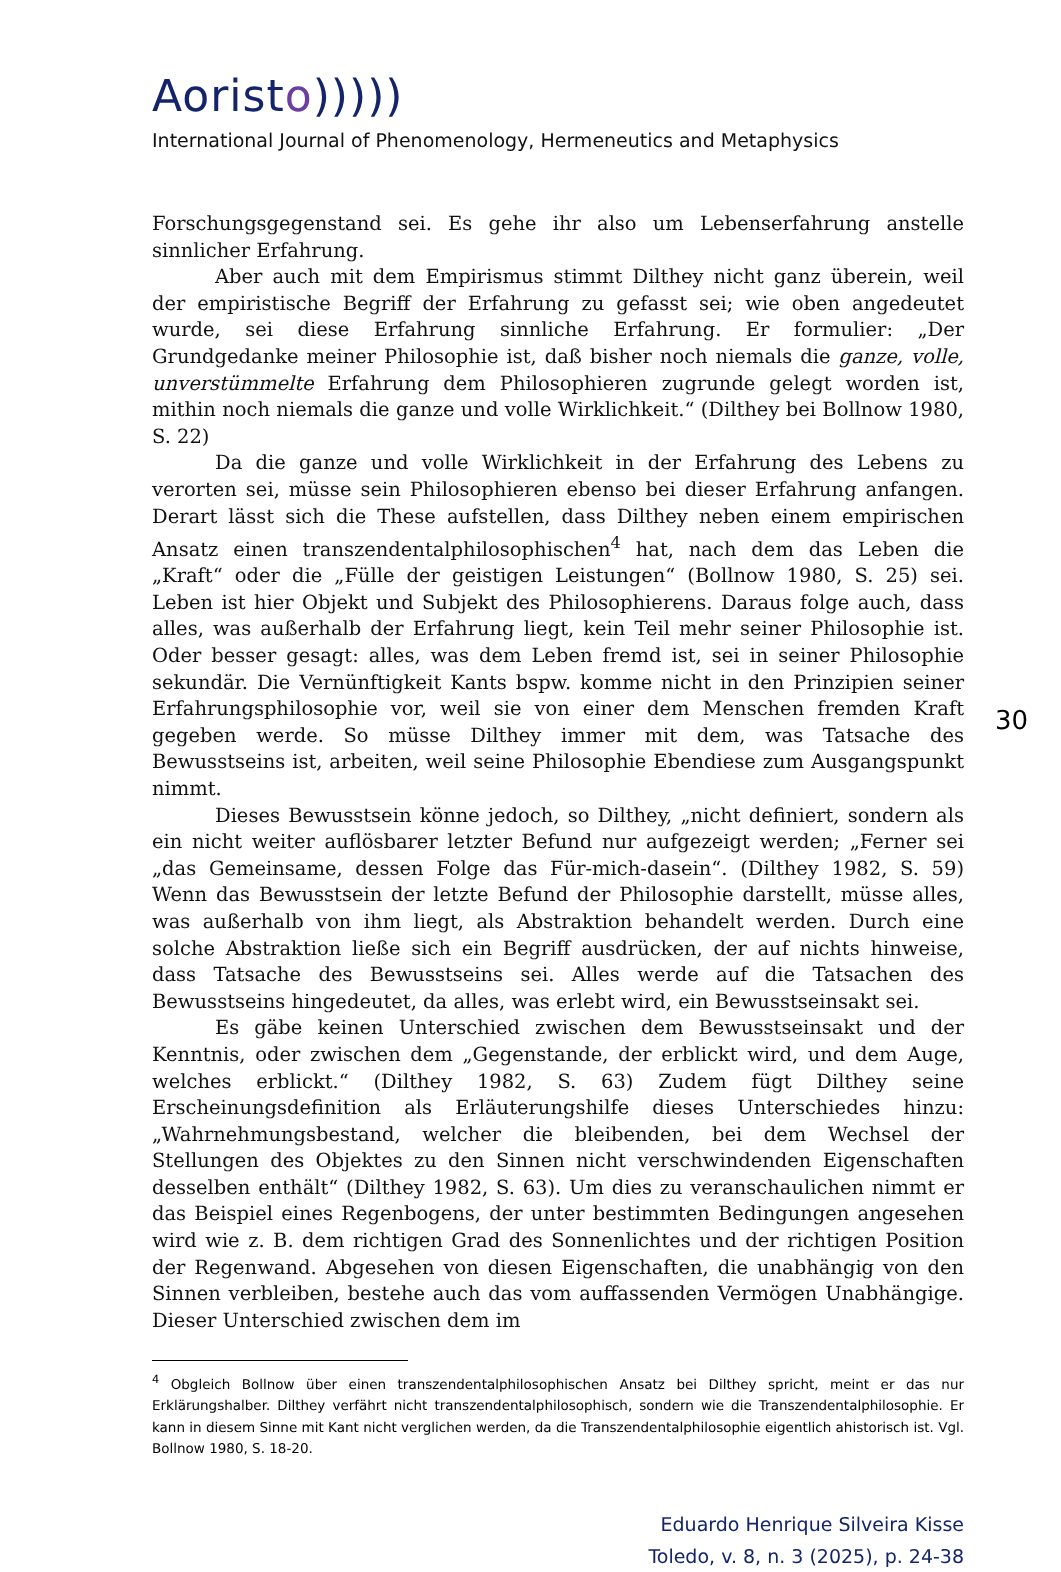Aoristo)))))
International Journal of Phenomenology, Hermeneutics and Metaphysics
Forschungsgegenstand sei. Es gehe ihr also um Lebenserfahrung anstelle sinnlicher Erfahrung.
Aber auch mit dem Empirismus stimmt Dilthey nicht ganz überein, weil der empiristische Begriff der Erfahrung zu gefasst sei; wie oben angedeutet wurde, sei diese Erfahrung sinnliche Erfahrung. Er formulier: „Der Grundgedanke meiner Philosophie ist, daß bisher noch niemals die ganze, volle, unverstümmelte Erfahrung dem Philosophieren zugrunde gelegt worden ist, mithin noch niemals die ganze und volle Wirklichkeit.“ (Dilthey bei Bollnow 1980, S. 22)
Da die ganze und volle Wirklichkeit in der Erfahrung des Lebens zu verorten sei, müsse sein Philosophieren ebenso bei dieser Erfahrung anfangen. Derart lässt sich die These aufstellen, dass Dilthey neben einem empirischen Ansatz einen transzendentalphilosophischen<sup>4</sup> hat, nach dem das Leben die „Kraft“ oder die „Fülle der geistigen Leistungen“ (Bollnow 1980, S. 25) sei. Leben ist hier Objekt und Subjekt des Philosophierens. Daraus folge auch, dass alles, was außerhalb der Erfahrung liegt, kein Teil mehr seiner Philosophie ist. Oder besser gesagt: alles, was dem Leben fremd ist, sei in seiner Philosophie sekundär. Die Vernünftigkeit Kants bspw. komme nicht in den Prinzipien seiner Erfahrungsphilosophie vor, weil sie von einer dem Menschen fremden Kraft gegeben werde. So müsse Dilthey immer mit dem, was Tatsache des Bewusstseins ist, arbeiten, weil seine Philosophie Ebendiese zum Ausgangspunkt nimmt.
Dieses Bewusstsein könne jedoch, so Dilthey, „nicht definiert, sondern als ein nicht weiter auflösbarer letzter Befund nur aufgezeigt werden; „Ferner sei „das Gemeinsame, dessen Folge das Für-mich-dasein“. (Dilthey 1982, S. 59) Wenn das Bewusstsein der letzte Befund der Philosophie darstellt, müsse alles, was außerhalb von ihm liegt, als Abstraktion behandelt werden. Durch eine solche Abstraktion ließe sich ein Begriff ausdrücken, der auf nichts hinweise, dass Tatsache des Bewusstseins sei. Alles werde auf die Tatsachen des Bewusstseins hingedeutet, da alles, was erlebt wird, ein Bewusstseinsakt sei.
Es gäbe keinen Unterschied zwischen dem Bewusstseinsakt und der Kenntnis, oder zwischen dem „Gegenstande, der erblickt wird, und dem Auge, welches erblickt.“ (Dilthey 1982, S. 63) Zudem fügt Dilthey seine Erscheinungsdefinition als Erläuterungshilfe dieses Unterschiedes hinzu: „Wahrnehmungsbestand, welcher die bleibenden, bei dem Wechsel der Stellungen des Objektes zu den Sinnen nicht verschwindenden Eigenschaften desselben enthält“ (Dilthey 1982, S. 63). Um dies zu veranschaulichen nimmt er das Beispiel eines Regenbogens, der unter bestimmten Bedingungen angesehen wird wie z. B. dem richtigen Grad des Sonnenlichtes und der richtigen Position der Regenwand. Abgesehen von diesen Eigenschaften, die unabhängig von den Sinnen verbleiben, bestehe auch das vom auffassenden Vermögen Unabhängige. Dieser Unterschied zwischen dem im
30
<sup>4</sup> Obgleich Bollnow über einen transzendentalphilosophischen Ansatz bei Dilthey spricht, meint er das nur Erklärungshalber. Dilthey verfährt nicht transzendentalphilosophisch, sondern wie die Transzendentalphilosophie. Er kann in diesem Sinne mit Kant nicht verglichen werden, da die Transzendentalphilosophie eigentlich ahistorisch ist. Vgl. Bollnow 1980, S. 18-20.
Eduardo Henrique Silveira Kisse
Toledo, v. 8, n. 3 (2025), p. 24-38